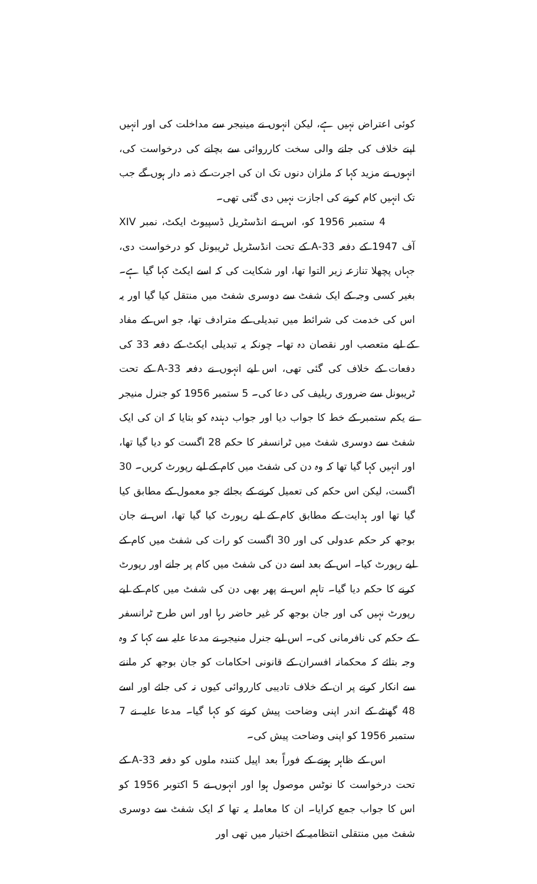کوئی اعتراض نہیں ہے، لیکن انہوں نے مینیجر سے مداخلت کی اور انہیں اپنے خلاف کی جانے والی سخت کارروائی سے بچانے کی درخواست کی، انہوں نے مزید کہا کہ ملزان دنوں تک ان کی اجرت کے ذمہ دار ہوں گے جب تک انہیں کام کرنے کی اجازت نہیں دی گئی تھی۔
4 ستمبر 1956 کو، اس نے انڈسٹریل ڈسپیوٹ ایکٹ، نمبر XIV آف 1947 کے دفعہ 33-A کے تحت انڈسٹریل ٹریبونل کو درخواست دی، جہاں پچھلا تنازعہ زیر التوا تھا، اور شکایت کی کہ اسے ایکٹ کہا گیا ہے۔ بغیر کسی وجہ کے ایک شفٹ سے دوسری شفٹ میں منتقل کیا گیا اور یہ اس کی خدمت کی شرائط میں تبدیلی کے مترادف تھا، جو اس کے مفاد کے لیے متعصب اور نقصان دہ تھا۔ چونکہ یہ تبدیلی ایکٹ کے دفعہ 33 کی دفعات کے خلاف کی گئی تھی، اس لیے انہوں نے دفعہ 33-A کے تحت ٹریبونل سے ضروری ریلیف کی دعا کی۔ 5 ستمبر 1956 کو جنرل منیجر نے یکم ستمبر کے خط کا جواب دیا اور جواب دہندہ کو بتایا کہ ان کی ایک شفٹ سے دوسری شفٹ میں ٹرانسفر کا حکم 28 اگست کو دیا گیا تھا، اور انہیں کہا گیا تھا کہ وہ دن کی شفٹ میں کام کے لیے رپورٹ کریں۔ 30 اگست، لیکن اس حکم کی تعمیل کرنے کے بجائے جو معمول کے مطابق کیا گیا تھا اور ہدایت کے مطابق کام کے لیے رپورٹ کیا گیا تھا، اس نے جان بوجھ کر حکم عدولی کی اور 30 اگست کو رات کی شفٹ میں کام کے لیے رپورٹ کیا۔ اس کے بعد اسے دن کی شفٹ میں کام پر جانے اور رپورٹ کرنے کا حکم دیا گیا۔ تاہم اس نے پھر بھی دن کی شفٹ میں کام کے لیے رپورٹ نہیں کی اور جان بوجھ کر غیر حاضر رہا اور اس طرح ٹرانسفر کے حکم کی نافرمانی کی۔ اس لیے جنرل منیجر نے مدعا علیہ سے کہا کہ وہ وجہ بتائے کہ محکمانہ افسران کے قانونی احکامات کو جان بوجھ کر ماننے سے انکار کرنے پر ان کے خلاف تادیبی کارروائی کیوں نہ کی جائے اور اسے 48 گھنٹے کے اندر اپنی وضاحت پیش کرنے کو کہا گیا۔ مدعا علیہ نے 7 ستمبر 1956 کو اپنی وضاحت پیش کی۔
اس کے ظاہر ہونے کے فوراً بعد اپیل کنندہ ملوں کو دفعہ 33-A کے تحت درخواست کا نوٹس موصول ہوا اور انہوں نے 5 اکتوبر 1956 کو اس کا جواب جمع کرایا۔ ان کا معاملہ یہ تھا کہ ایک شفٹ سے دوسری شفٹ میں منتقلی انتظامیہ کے اختیار میں تھی اور